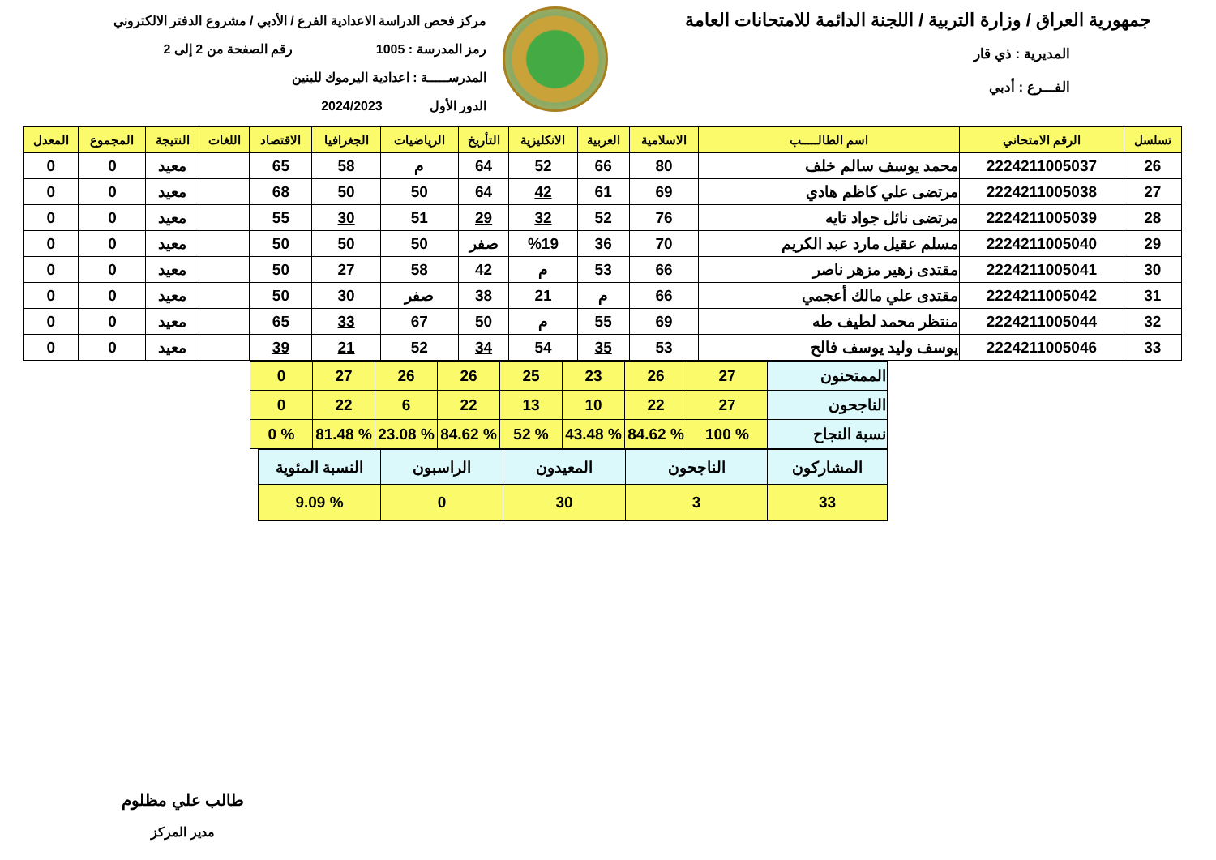جمهورية العراق / وزارة التربية / اللجنة الدائمة للامتحانات العامة
المديرية : ذي قار
الفـــرع : أدبي
مركز فحص الدراسة الاعدادية الفرع / الأدبي / مشروع الدفتر الالكتروني
رمز المدرسة : 1005 رقم الصفحة من 2 إلى 2
المدرســـــة : اعدادية اليرموك للبنين
الدور الأول 2024/2023
| تسلسل | الرقم الامتحاني | اسم الطالـــــب | الاسلامية | العربية | الانكليزية | التأريخ | الرياضيات | الجغرافيا | الاقتصاد | اللغات | النتيجة | المجموع | المعدل |
| --- | --- | --- | --- | --- | --- | --- | --- | --- | --- | --- | --- | --- | --- |
| 26 | 2224211005037 | محمد يوسف سالم خلف | 80 | 66 | 52 | 64 | م | 58 | 65 | | معيد | 0 | 0 |
| 27 | 2224211005038 | مرتضى علي كاظم هادي | 69 | 61 | 42 | 64 | 50 | 50 | 68 | | معيد | 0 | 0 |
| 28 | 2224211005039 | مرتضى نائل جواد تايه | 76 | 52 | 32 | 29 | 51 | 30 | 55 | | معيد | 0 | 0 |
| 29 | 2224211005040 | مسلم عقيل مارد عبد الكريم | 70 | 36 | %19 | صفر | 50 | 50 | 50 | | معيد | 0 | 0 |
| 30 | 2224211005041 | مقتدى زهير مزهر ناصر | 66 | 53 | م | 42 | 58 | 27 | 50 | | معيد | 0 | 0 |
| 31 | 2224211005042 | مقتدى علي مالك أعجمي | 66 | م | 21 | 38 | صفر | 30 | 50 | | معيد | 0 | 0 |
| 32 | 2224211005044 | منتظر محمد لطيف طه | 69 | 55 | م | 50 | 67 | 33 | 65 | | معيد | 0 | 0 |
| 33 | 2224211005046 | يوسف وليد يوسف فالح | 53 | 35 | 54 | 34 | 52 | 21 | 39 | | معيد | 0 | 0 |
| الممتحنون | 27 | 26 | 23 | 25 | 26 | 26 | 27 | 0 |
| الناجحون | 27 | 22 | 10 | 13 | 22 | 6 | 22 | 0 |
| نسبة النجاح | % 100 | % 84.62 | % 43.48 | % 52 | % 84.62 | % 23.08 | % 81.48 | % 0 |
| المشاركون | الناجحون | المعيدون | الراسبون | النسبة المئوية |
| 33 | 3 | 30 | 0 | % 9.09 |
طالب علي مظلوم
مدير المركز